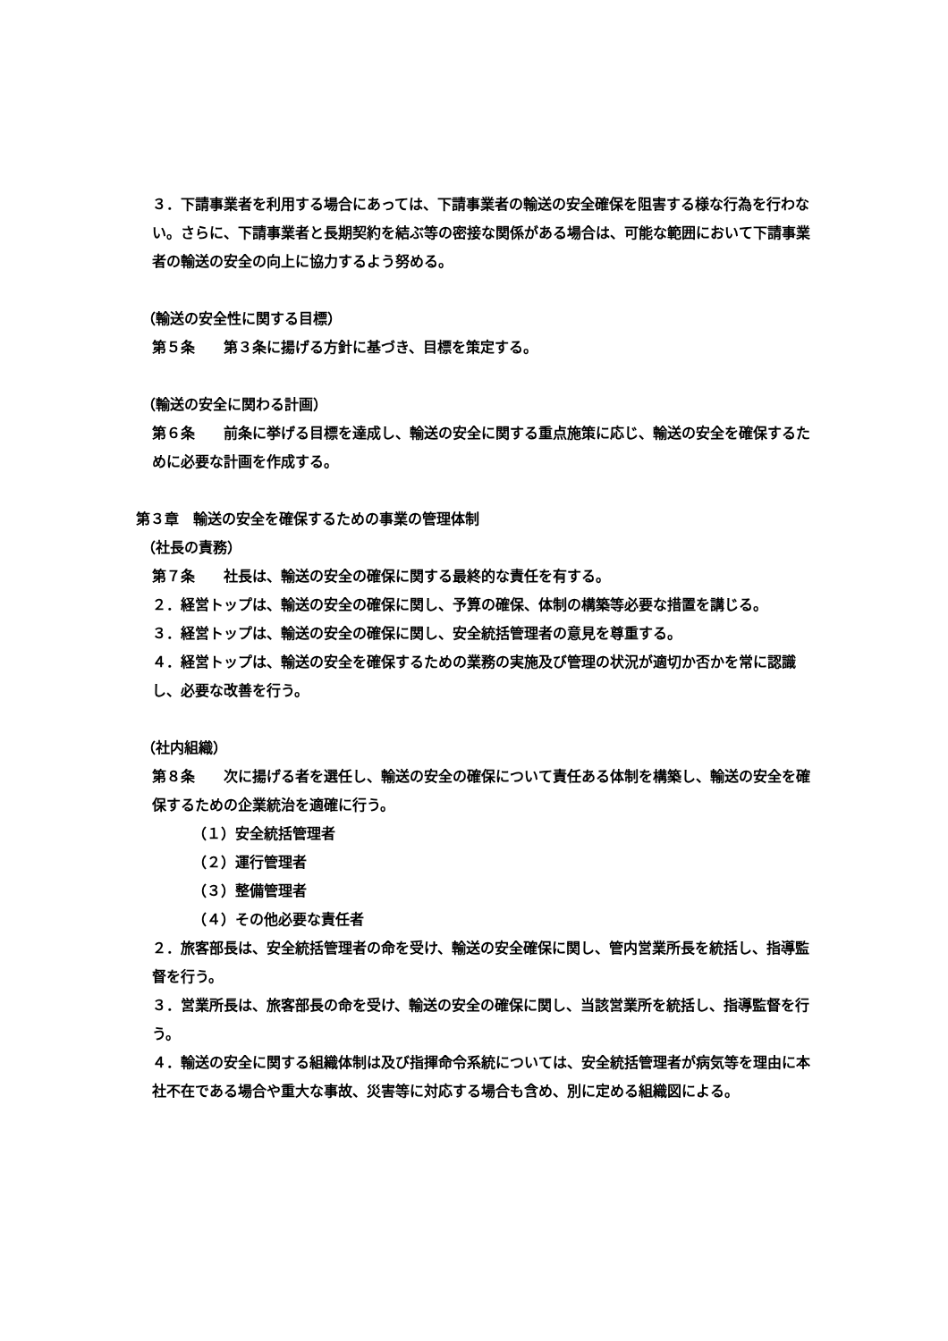３．下請事業者を利用する場合にあっては、下請事業者の輸送の安全確保を阻害する様な行為を行わない。さらに、下請事業者と長期契約を結ぶ等の密接な関係がある場合は、可能な範囲において下請事業者の輸送の安全の向上に協力するよう努める。
（輸送の安全性に関する目標）
第５条　　第３条に揚げる方針に基づき、目標を策定する。
（輸送の安全に関わる計画）
第６条　　前条に挙げる目標を達成し、輸送の安全に関する重点施策に応じ、輸送の安全を確保するために必要な計画を作成する。
第３章　輸送の安全を確保するための事業の管理体制
（社長の責務）
第７条　　社長は、輸送の安全の確保に関する最終的な責任を有する。
２．経営トップは、輸送の安全の確保に関し、予算の確保、体制の構築等必要な措置を講じる。
３．経営トップは、輸送の安全の確保に関し、安全統括管理者の意見を尊重する。
４．経営トップは、輸送の安全を確保するための業務の実施及び管理の状況が適切か否かを常に認識し、必要な改善を行う。
（社内組織）
第８条　　次に揚げる者を選任し、輸送の安全の確保について責任ある体制を構築し、輸送の安全を確保するための企業統治を適確に行う。
（１）安全統括管理者
（２）運行管理者
（３）整備管理者
（４）その他必要な責任者
２．旅客部長は、安全統括管理者の命を受け、輸送の安全確保に関し、管内営業所長を統括し、指導監督を行う。
３．営業所長は、旅客部長の命を受け、輸送の安全の確保に関し、当該営業所を統括し、指導監督を行う。
４．輸送の安全に関する組織体制は及び指揮命令系統については、安全統括管理者が病気等を理由に本社不在である場合や重大な事故、災害等に対応する場合も含め、別に定める組織図による。